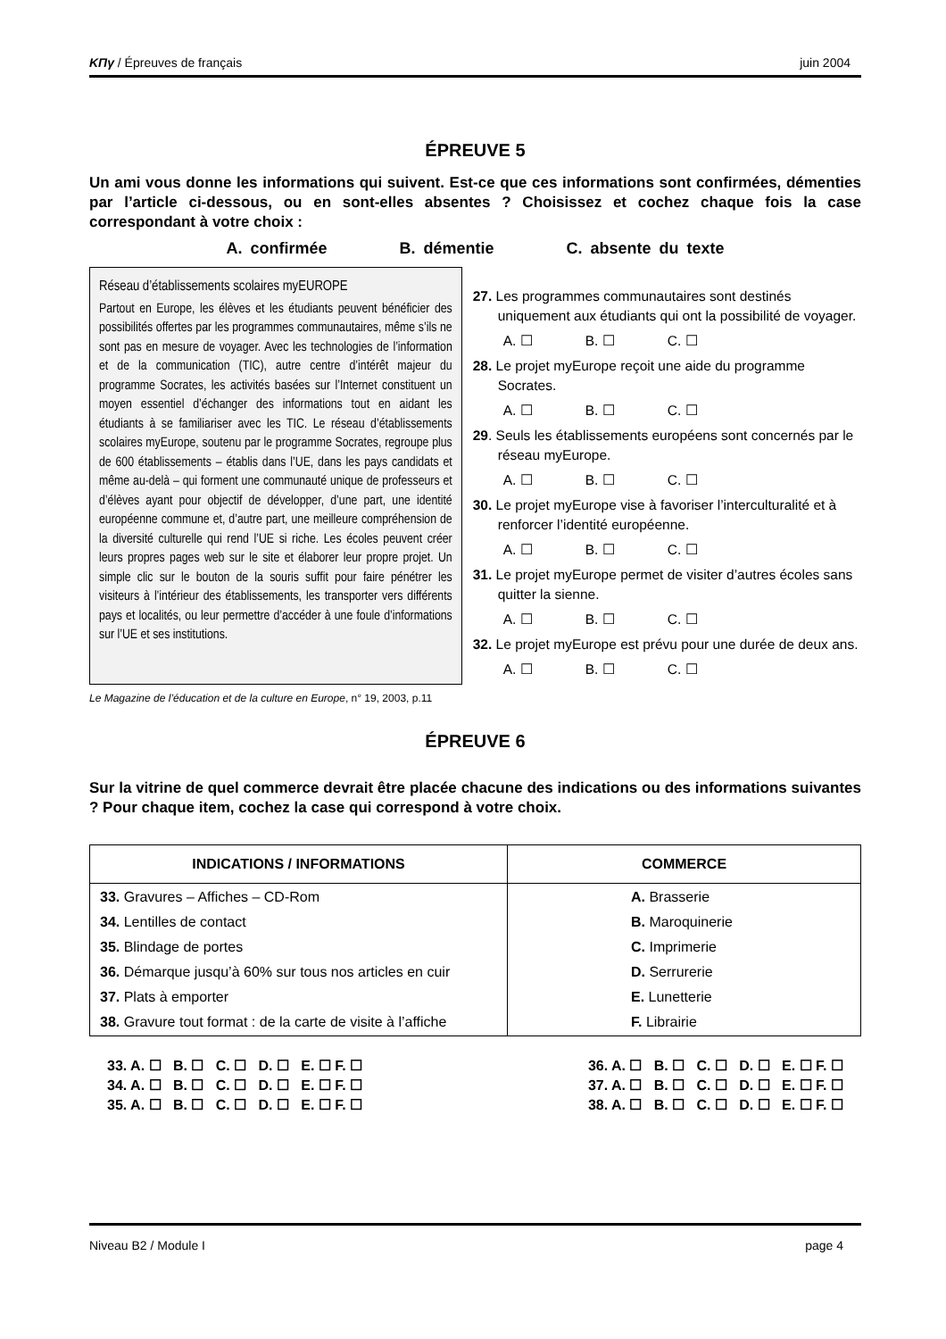ΚΠγ / Épreuves de français juin 2004
ÉPREUVE 5
Un ami vous donne les informations qui suivent. Est-ce que ces informations sont confirmées, démenties par l’article ci-dessous, ou en sont-elles absentes ? Choisissez et cochez chaque fois la case correspondant à votre choix :
A. confirmée B. démentie C. absente du texte
Réseau d’établissements scolaires myEUROPE
Partout en Europe, les élèves et les étudiants peuvent bénéficier des possibilités offertes par les programmes communautaires, même s’ils ne sont pas en mesure de voyager. Avec les technologies de l’information et de la communication (TIC), autre centre d’intérêt majeur du programme Socrates, les activités basées sur l’Internet constituent un moyen essentiel d’échanger des informations tout en aidant les étudiants à se familiariser avec les TIC. Le réseau d’établissements scolaires myEurope, soutenu par le programme Socrates, regroupe plus de 600 établissements – établis dans l’UE, dans les pays candidats et même au-delà – qui forment une communauté unique de professeurs et d’élèves ayant pour objectif de développer, d’une part, une identité européenne commune et, d’autre part, une meilleure compréhension de la diversité culturelle qui rend l’UE si riche. Les écoles peuvent créer leurs propres pages web sur le site et élaborer leur propre projet. Un simple clic sur le bouton de la souris suffit pour faire pénétrer les visiteurs à l’intérieur des établissements, les transporter vers différents pays et localités, ou leur permettre d’accéder à une foule d’informations sur l’UE et ses institutions.
27. Les programmes communautaires sont destinés uniquement aux étudiants qui ont la possibilité de voyager.
A. ☐ B. ☐ C. ☐
28. Le projet myEurope reçoit une aide du programme Socrates.
A. ☐ B. ☐ C. ☐
29. Seuls les établissements européens sont concernés par le réseau myEurope.
A. ☐ B. ☐ C. ☐
30. Le projet myEurope vise à favoriser l’interculturalité et à renforcer l’identité européenne.
A. ☐ B. ☐ C. ☐
31. Le projet myEurope permet de visiter d’autres écoles sans quitter la sienne.
A. ☐ B. ☐ C. ☐
32. Le projet myEurope est prévu pour une durée de deux ans.
A. ☐ B. ☐ C. ☐
Le Magazine de l’éducation et de la culture en Europe, n° 19, 2003, p.11
ÉPREUVE 6
Sur la vitrine de quel commerce devrait être placée chacune des indications ou des informations suivantes ? Pour chaque item, cochez la case qui correspond à votre choix.
| INDICATIONS / INFORMATIONS | COMMERCE |
| --- | --- |
| 33. Gravures – Affiches – CD-Rom 34. Lentilles de contact 35. Blindage de portes 36. Démarque jusqu’à 60% sur tous nos articles en cuir 37. Plats à emporter 38. Gravure tout format : de la carte de visite à l’affiche | A. Brasserie B. Maroquinerie C. Imprimerie D. Serrurerie E. Lunetterie F. Librairie |
33. A. ☐ B. ☐ C. ☐ D. ☐ E. ☐ F. ☐
34. A. ☐ B. ☐ C. ☐ D. ☐ E. ☐ F. ☐
35. A. ☐ B. ☐ C. ☐ D. ☐ E. ☐ F. ☐
36. A. ☐ B. ☐ C. ☐ D. ☐ E. ☐ F. ☐
37. A. ☐ B. ☐ C. ☐ D. ☐ E. ☐ F. ☐
38. A. ☐ B. ☐ C. ☐ D. ☐ E. ☐ F. ☐
Niveau B2 / Module I page 4